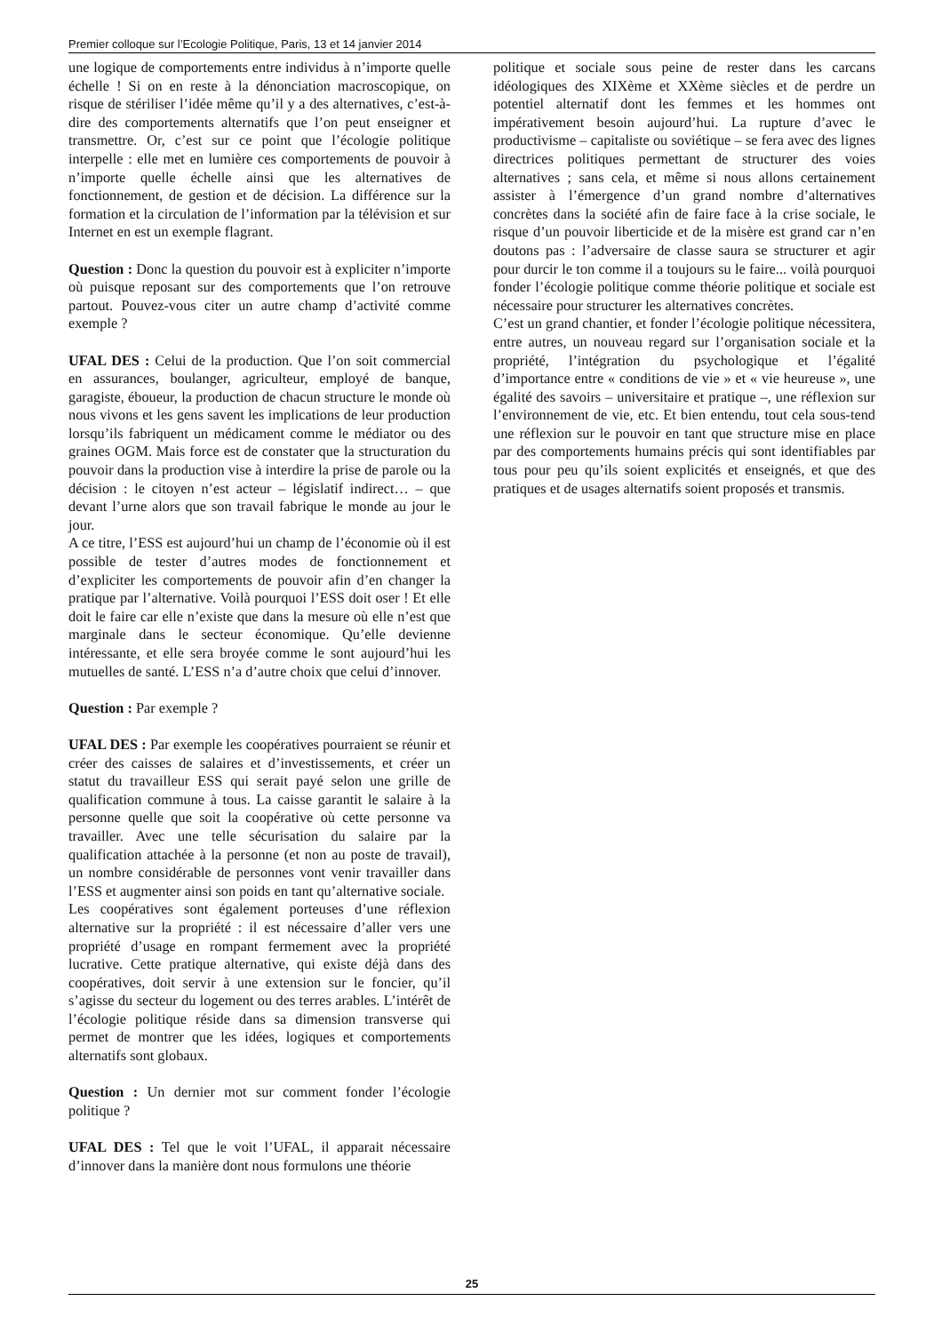Premier colloque sur l’Ecologie Politique, Paris, 13 et 14 janvier 2014
une logique de comportements entre individus à n’importe quelle échelle ! Si on en reste à la dénonciation macroscopique, on risque de stériliser l’idée même qu’il y a des alternatives, c’est-à-dire des comportements alternatifs que l’on peut enseigner et transmettre. Or, c’est sur ce point que l’écologie politique interpelle : elle met en lumière ces comportements de pouvoir à n’importe quelle échelle ainsi que les alternatives de fonctionnement, de gestion et de décision. La différence sur la formation et la circulation de l’information par la télévision et sur Internet en est un exemple flagrant.
Question : Donc la question du pouvoir est à expliciter n’importe où puisque reposant sur des comportements que l’on retrouve partout. Pouvez-vous citer un autre champ d’activité comme exemple ?
UFAL DES : Celui de la production. Que l’on soit commercial en assurances, boulanger, agriculteur, employé de banque, garagiste, éboueur, la production de chacun structure le monde où nous vivons et les gens savent les implications de leur production lorsqu’ils fabriquent un médicament comme le médiator ou des graines OGM. Mais force est de constater que la structuration du pouvoir dans la production vise à interdire la prise de parole ou la décision : le citoyen n’est acteur – législatif indirect… – que devant l’urne alors que son travail fabrique le monde au jour le jour.
A ce titre, l’ESS est aujourd’hui un champ de l’économie où il est possible de tester d’autres modes de fonctionnement et d’expliciter les comportements de pouvoir afin d’en changer la pratique par l’alternative. Voilà pourquoi l’ESS doit oser ! Et elle doit le faire car elle n’existe que dans la mesure où elle n’est que marginale dans le secteur économique. Qu’elle devienne intéressante, et elle sera broyée comme le sont aujourd’hui les mutuelles de santé. L’ESS n’a d’autre choix que celui d’innover.
Question : Par exemple ?
UFAL DES : Par exemple les coopératives pourraient se réunir et créer des caisses de salaires et d’investissements, et créer un statut du travailleur ESS qui serait payé selon une grille de qualification commune à tous. La caisse garantit le salaire à la personne quelle que soit la coopérative où cette personne va travailler. Avec une telle sécurisation du salaire par la qualification attachée à la personne (et non au poste de travail), un nombre considérable de personnes vont venir travailler dans l’ESS et augmenter ainsi son poids en tant qu’alternative sociale.
Les coopératives sont également porteuses d’une réflexion alternative sur la propriété : il est nécessaire d’aller vers une propriété d’usage en rompant fermement avec la propriété lucrative. Cette pratique alternative, qui existe déjà dans des coopératives, doit servir à une extension sur le foncier, qu’il s’agisse du secteur du logement ou des terres arables. L’intérêt de l’écologie politique réside dans sa dimension transverse qui permet de montrer que les idées, logiques et comportements alternatifs sont globaux.
Question : Un dernier mot sur comment fonder l’écologie politique ?
UFAL DES : Tel que le voit l’UFAL, il apparait nécessaire d’innover dans la manière dont nous formulons une théorie
politique et sociale sous peine de rester dans les carcans idéologiques des XIXème et XXème siècles et de perdre un potentiel alternatif dont les femmes et les hommes ont impérativement besoin aujourd’hui. La rupture d’avec le productivisme – capitaliste ou soviétique – se fera avec des lignes directrices politiques permettant de structurer des voies alternatives ; sans cela, et même si nous allons certainement assister à l’émergence d’un grand nombre d’alternatives concrètes dans la société afin de faire face à la crise sociale, le risque d’un pouvoir liberticide et de la misère est grand car n’en doutons pas : l’adversaire de classe saura se structurer et agir pour durcir le ton comme il a toujours su le faire... voilà pourquoi fonder l’écologie politique comme théorie politique et sociale est nécessaire pour structurer les alternatives concrètes.
C’est un grand chantier, et fonder l’écologie politique nécessitera, entre autres, un nouveau regard sur l’organisation sociale et la propriété, l’intégration du psychologique et l’égalité d’importance entre « conditions de vie » et « vie heureuse », une égalité des savoirs – universitaire et pratique –, une réflexion sur l’environnement de vie, etc. Et bien entendu, tout cela sous-tend une réflexion sur le pouvoir en tant que structure mise en place par des comportements humains précis qui sont identifiables par tous pour peu qu’ils soient explicités et enseignés, et que des pratiques et de usages alternatifs soient proposés et transmis.
25